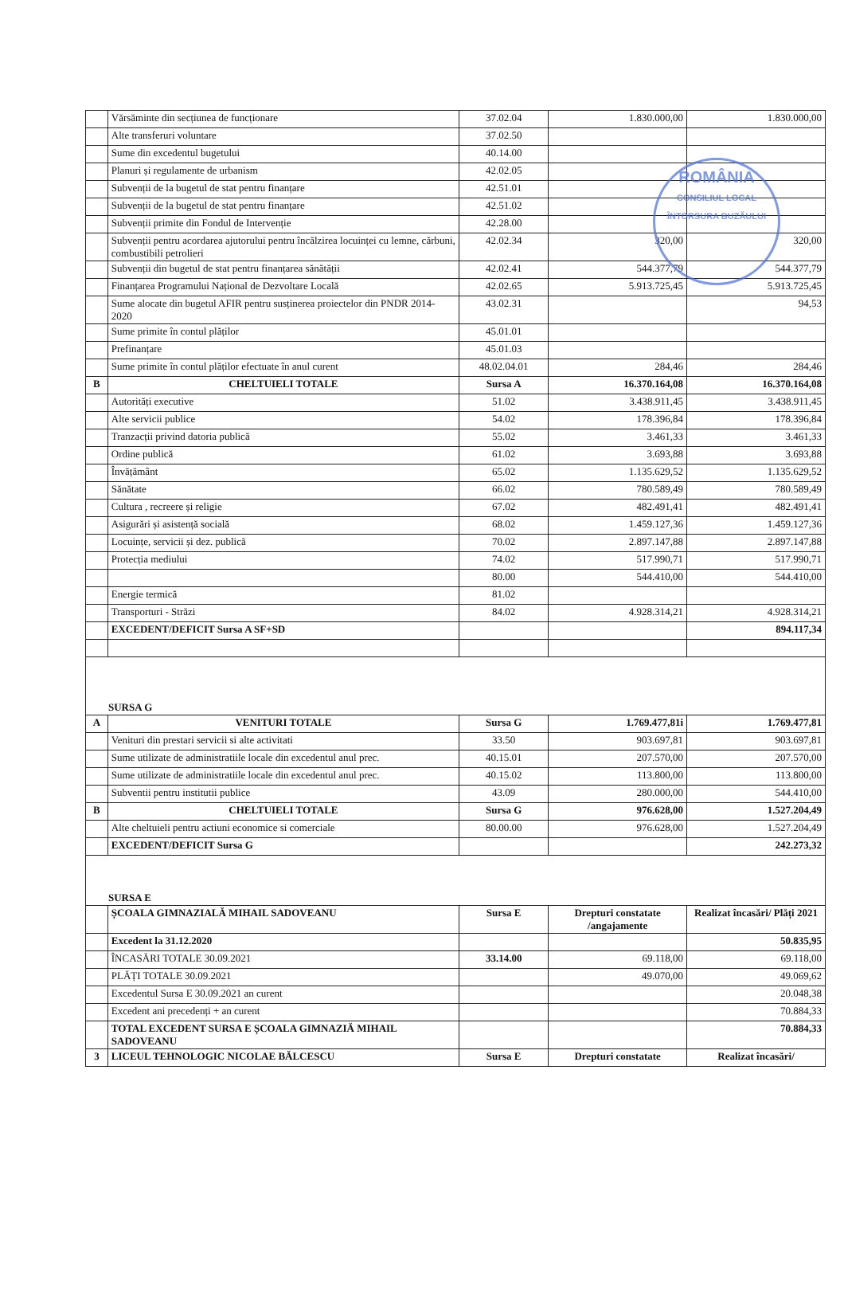ROMÂNIA
CONSILIUL LOCAL
ÎNTORSURA BUZĂULUI
| | Vărsăminte din secțiunea de funcționare | 37.02.04 | 1.830.000,00 | 1.830.000,00 |
| | Alte transferuri voluntare | 37.02.50 | | |
| | Sume din excedentul bugetului | 40.14.00 | | |
| | Planuri și regulamente de urbanism | 42.02.05 | | |
| | Subvenții de la bugetul de stat pentru finanțare | 42.51.01 | | |
| | Subvenții de la bugetul de stat pentru finanțare | 42.51.02 | | |
| | Subvenții primite din Fondul de Intervenție | 42.28.00 | | |
| | Subvenții pentru acordarea ajutorului pentru încălzirea locuinței cu lemne, cărbuni, combustibili petrolieri | 42.02.34 | 320,00 | 320,00 |
| | Subvenții din bugetul de stat pentru finanțarea sănătății | 42.02.41 | 544.377,79 | 544.377,79 |
| | Finanțarea Programului Național de Dezvoltare Locală | 42.02.65 | 5.913.725,45 | 5.913.725,45 |
| | Sume alocate din bugetul AFIR pentru susținerea proiectelor din PNDR 2014-2020 | 43.02.31 | | 94,53 |
| | Sume primite în contul plăților | 45.01.01 | | |
| | Prefinanțare | 45.01.03 | | |
| | Sume primite în contul plăților efectuate în anul curent | 48.02.04.01 | 284,46 | 284,46 |
| B | CHELTUIELI TOTALE | Sursa A | 16.370.164,08 | 16.370.164,08 |
| | Autorități executive | 51.02 | 3.438.911,45 | 3.438.911,45 |
| | Alte servicii publice | 54.02 | 178.396,84 | 178.396,84 |
| | Tranzacții privind datoria publică | 55.02 | 3.461,33 | 3.461,33 |
| | Ordine publică | 61.02 | 3.693,88 | 3.693,88 |
| | Învățământ | 65.02 | 1.135.629,52 | 1.135.629,52 |
| | Sănătate | 66.02 | 780.589,49 | 780.589,49 |
| | Cultura , recreere și religie | 67.02 | 482.491,41 | 482.491,41 |
| | Asigurări și asistență socială | 68.02 | 1.459.127,36 | 1.459.127,36 |
| | Locuințe, servicii și dez. publică | 70.02 | 2.897.147,88 | 2.897.147,88 |
| | Protecția mediului | 74.02 | 517.990,71 | 517.990,71 |
| | | 80.00 | 544.410,00 | 544.410,00 |
| | Energie termică | 81.02 | | |
| | Transporturi - Străzi | 84.02 | 4.928.314,21 | 4.928.314,21 |
| | EXCEDENT/DEFICIT Sursa A SF+SD | | | 894.117,34 |
| SURSA G | | | | |
| A | VENITURI TOTALE | Sursa G | 1.769.477,81i | 1.769.477,81 |
| | Venituri din prestari servicii si alte activitati | 33.50 | 903.697,81 | 903.697,81 |
| | Sume utilizate de administratiile locale din excedentul anul prec. | 40.15.01 | 207.570,00 | 207.570,00 |
| | Sume utilizate de administratiile locale din excedentul anul prec. | 40.15.02 | 113.800,00 | 113.800,00 |
| | Subventii pentru institutii publice | 43.09 | 280.000,00 | 544.410,00 |
| B | CHELTUIELI TOTALE | Sursa G | 976.628,00 | 1.527.204,49 |
| | Alte cheltuieli pentru actiuni economice si comerciale | 80.00.00 | 976.628,00 | 1.527.204,49 |
| | EXCEDENT/DEFICIT Sursa G | | | 242.273,32 |
| SURSA E | | | | |
| | ȘCOALA GIMNAZIALĂ MIHAIL SADOVEANU | Sursa E | Drepturi constatate /angajamente | Realizat încasări/ Plăți 2021 |
| | Excedent la 31.12.2020 | | | 50.835,95 |
| | ÎNCASĂRI TOTALE 30.09.2021 | 33.14.00 | 69.118,00 | 69.118,00 |
| | PLĂȚI TOTALE 30.09.2021 | | 49.070,00 | 49.069,62 |
| | Excedentul Sursa E 30.09.2021 an curent | | | 20.048,38 |
| | Excedent ani precedenți + an curent | | | 70.884,33 |
| | TOTAL EXCEDENT SURSA E ȘCOALA GIMNAZIĂ MIHAIL SADOVEANU | | | 70.884,33 |
| 3 | LICEUL TEHNOLOGIC NICOLAE BĂLCESCU | Sursa E | Drepturi constatate | Realizat încasări/ |